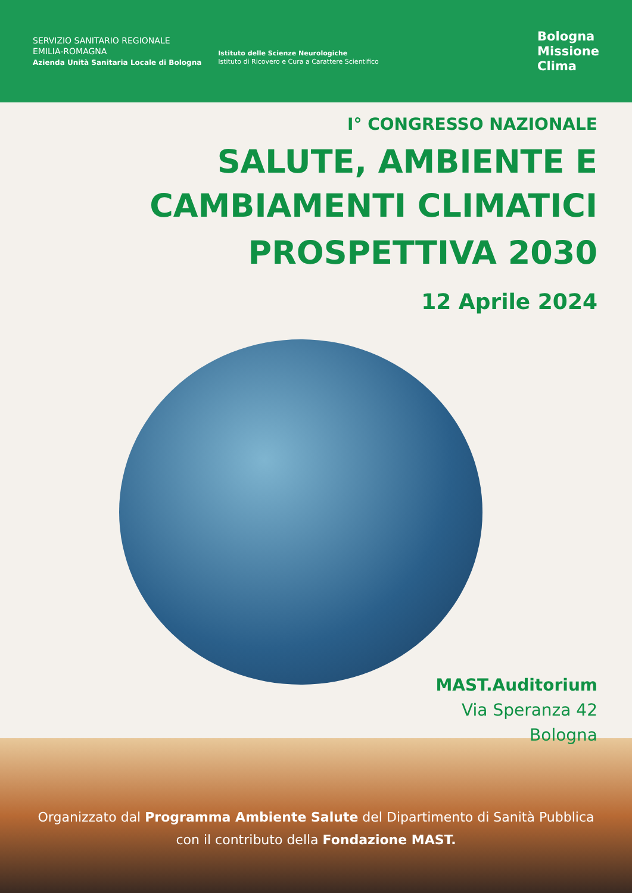SERVIZIO SANITARIO REGIONALE
EMILIA-ROMAGNA
Azienda Unità Sanitaria Locale di Bologna
Istituto delle Scienze Neurologiche
Istituto di Ricovero e Cura a Carattere Scientifico
Bologna
Missione
Clima
I° CONGRESSO NAZIONALE
SALUTE, AMBIENTE E
CAMBIAMENTI CLIMATICI
PROSPETTIVA 2030
12 Aprile 2024
MAST.Auditorium
Via Speranza 42
Bologna
Organizzato dal Programma Ambiente Salute del Dipartimento di Sanità Pubblica
con il contributo della Fondazione MAST.